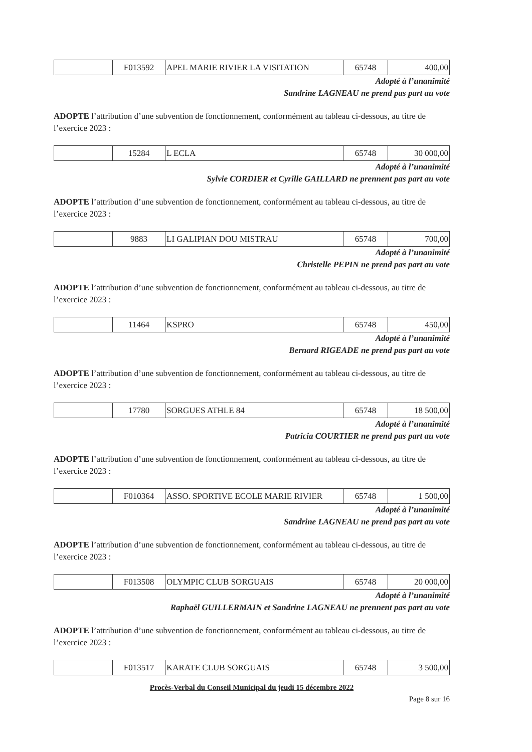| | F013592 | APEL MARIE RIVIER LA VISITATION | 65748 | 400,00 |
Adopté à l’unanimité
Sandrine LAGNEAU ne prend pas part au vote
ADOPTE l’attribution d’une subvention de fonctionnement, conformément au tableau ci-dessous, au titre de l’exercice 2023 :
| | 15284 | L ECLA | 65748 | 30 000,00 |
Adopté à l’unanimité
Sylvie CORDIER et Cyrille GAILLARD ne prennent pas part au vote
ADOPTE l’attribution d’une subvention de fonctionnement, conformément au tableau ci-dessous, au titre de l’exercice 2023 :
| | 9883 | LI GALIPIAN DOU MISTRAU | 65748 | 700,00 |
Adopté à l’unanimité
Christelle PEPIN ne prend pas part au vote
ADOPTE l’attribution d’une subvention de fonctionnement, conformément au tableau ci-dessous, au titre de l’exercice 2023 :
| | 11464 | KSPRO | 65748 | 450,00 |
Adopté à l’unanimité
Bernard RIGEADE ne prend pas part au vote
ADOPTE l’attribution d’une subvention de fonctionnement, conformément au tableau ci-dessous, au titre de l’exercice 2023 :
| | 17780 | SORGUES ATHLE 84 | 65748 | 18 500,00 |
Adopté à l’unanimité
Patricia COURTIER ne prend pas part au vote
ADOPTE l’attribution d’une subvention de fonctionnement, conformément au tableau ci-dessous, au titre de l’exercice 2023 :
| | F010364 | ASSO. SPORTIVE ECOLE MARIE RIVIER | 65748 | 1 500,00 |
Adopté à l’unanimité
Sandrine LAGNEAU ne prend pas part au vote
ADOPTE l’attribution d’une subvention de fonctionnement, conformément au tableau ci-dessous, au titre de l’exercice 2023 :
| | F013508 | OLYMPIC CLUB SORGUAIS | 65748 | 20 000,00 |
Adopté à l’unanimité
Raphaël GUILLERMAIN et Sandrine LAGNEAU ne prennent pas part au vote
ADOPTE l’attribution d’une subvention de fonctionnement, conformément au tableau ci-dessous, au titre de l’exercice 2023 :
| | F013517 | KARATE CLUB SORGUAIS | 65748 | 3 500,00 |
Procès-Verbal du Conseil Municipal du jeudi 15 décembre 2022
Page 8 sur 16